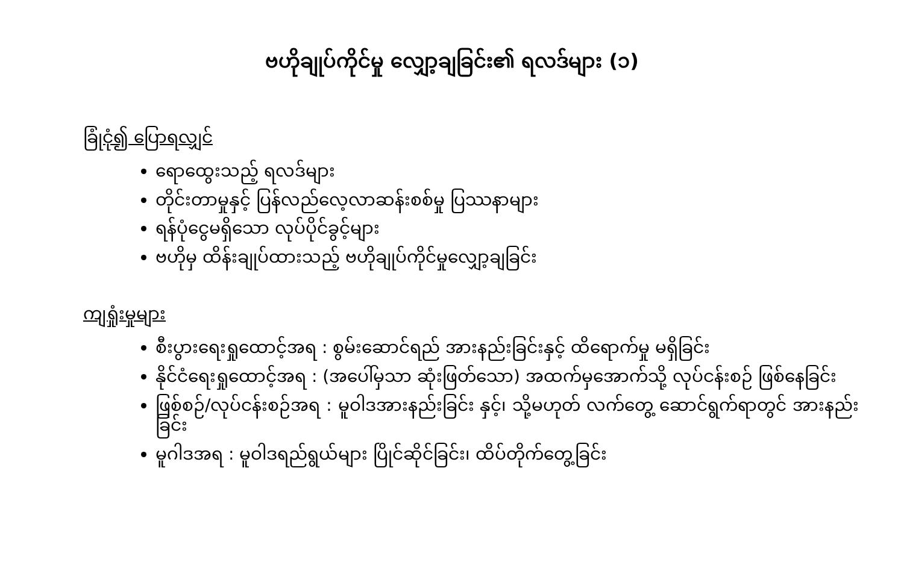ဗဟိုချုပ်ကိုင်မှု လျှော့ချခြင်း၏ ရလဒ်များ (၁)
ခြုံငုံ၍ ပြောရလျှင်
ရောထွေးသည့် ရလဒ်များ
တိုင်းတာမှုနှင့် ပြန်လည်လေ့လာဆန်းစစ်မှု ပြဿနာများ
ရန်ပုံငွေမရှိသော လုပ်ပိုင်ခွင့်များ
ဗဟိုမှ ထိန်းချုပ်ထားသည့် ဗဟိုချုပ်ကိုင်မှုလျှော့ချခြင်း
ကျရှုံးမှုများ
စီးပွားရေးရှုထောင့်အရ : စွမ်းဆောင်ရည် အားနည်းခြင်းနှင့် ထိရောက်မှု မရှိခြင်း
နိုင်ငံရေးရှုထောင့်အရ : (အပေါ်မှသာ ဆုံးဖြတ်သော) အထက်မှအောက်သို့ လုပ်ငန်းစဉ် ဖြစ်နေခြင်း
ဖြစ်စဉ်/လုပ်ငန်းစဉ်အရ : မူဝါဒအားနည်းခြင်း နှင့်၊ သို့မဟုတ် လက်တွေ့ ဆောင်ရွက်ရာတွင် အားနည်းခြင်း
မူဂါဒအရ : မူဝါဒရည်ရွယ်များ ပြိုင်ဆိုင်ခြင်း၊ ထိပ်တိုက်တွေ့ခြင်း